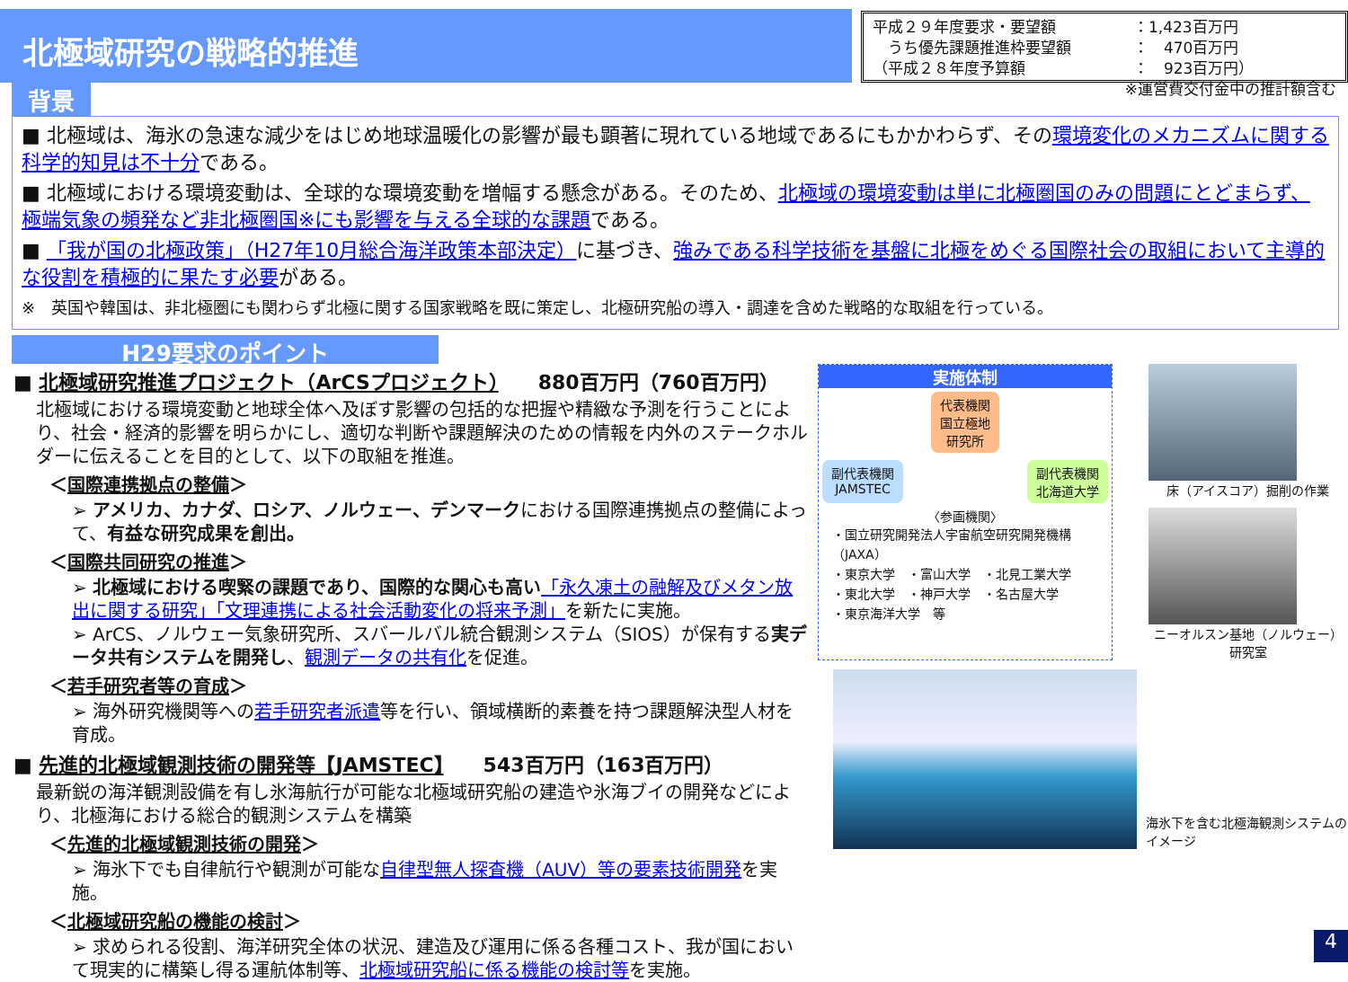北極域研究の戦略的推進
平成２９年度要求・要望額 ：1,423百万円
　うち優先課題推進枠要望額 ：　470百万円
（平成２８年度予算額 ：　923百万円）
※運営費交付金中の推計額含む
背景
■ 北極域は、海氷の急速な減少をはじめ地球温暖化の影響が最も顕著に現れている地域であるにもかかわらず、その環境変化のメカニズムに関する科学的知見は不十分である。
■ 北極域における環境変動は、全球的な環境変動を増幅する懸念がある。そのため、北極域の環境変動は単に北極圏国のみの問題にとどまらず、極端気象の頻発など非北極圏国※にも影響を与える全球的な課題である。
■ 「我が国の北極政策」（H27年10月総合海洋政策本部決定）に基づき、強みである科学技術を基盤に北極をめぐる国際社会の取組において主導的な役割を積極的に果たす必要がある。
※　英国や韓国は、非北極圏にも関わらず北極に関する国家戦略を既に策定し、北極研究船の導入・調達を含めた戦略的な取組を行っている。
H29要求のポイント
■ 北極域研究推進プロジェクト（ArCSプロジェクト）　　880百万円（760百万円）
北極域における環境変動と地球全体へ及ぼす影響の包括的な把握や精緻な予測を行うことにより、社会・経済的影響を明らかにし、適切な判断や課題解決のための情報を内外のステークホルダーに伝えることを目的として、以下の取組を推進。
＜国際連携拠点の整備＞
➢ アメリカ、カナダ、ロシア、ノルウェー、デンマークにおける国際連携拠点の整備によって、有益な研究成果を創出。
＜国際共同研究の推進＞
➢ 北極域における喫緊の課題であり、国際的な関心も高い「永久凍土の融解及びメタン放出に関する研究」「文理連携による社会活動変化の将来予測」を新たに実施。
➢ ArCS、ノルウェー気象研究所、スバールバル統合観測システム（SIOS）が保有する実データ共有システムを開発し、観測データの共有化を促進。
＜若手研究者等の育成＞
➢ 海外研究機関等への若手研究者派遣等を行い、領域横断的素養を持つ課題解決型人材を育成。
■ 先進的北極域観測技術の開発等【JAMSTEC】　　543百万円（163百万円）
最新鋭の海洋観測設備を有し氷海航行が可能な北極域研究船の建造や氷海ブイの開発などにより、北極海における総合的観測システムを構築
＜先進的北極域観測技術の開発＞
➢ 海氷下でも自律航行や観測が可能な自律型無人探査機（AUV）等の要素技術開発を実施。
＜北極域研究船の機能の検討＞
➢ 求められる役割、海洋研究全体の状況、建造及び運用に係る各種コスト、我が国において現実的に構築し得る運航体制等、北極域研究船に係る機能の検討等を実施。
実施体制
代表機関
国立極地
研究所
副代表機関
JAMSTEC 副代表機関
北海道大学
〈参画機関〉
・国立研究開発法人宇宙航空研究開発機構（JAXA）
・東京大学　・富山大学　・北見工業大学
・東北大学　・神戸大学　・名古屋大学
・東京海洋大学　等
床（アイスコア）掘削の作業
ニーオルスン基地（ノルウェー）研究室
海氷下を含む北極海観測システムのイメージ
4